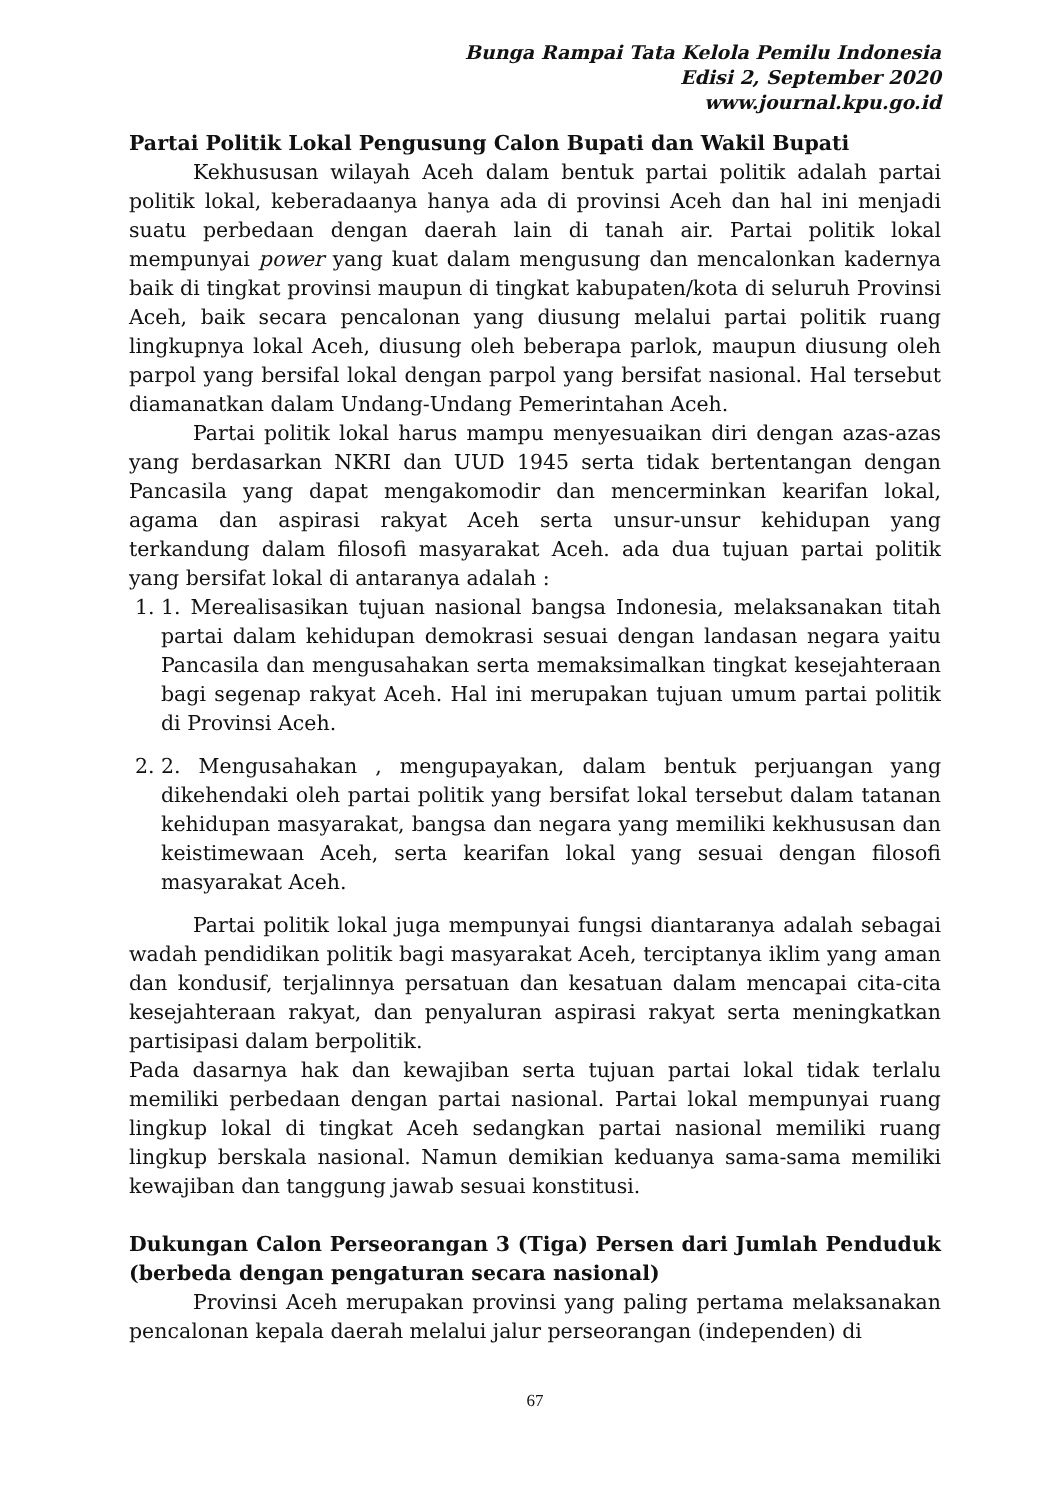Bunga Rampai Tata Kelola Pemilu Indonesia
Edisi 2, September 2020
www.journal.kpu.go.id
Partai Politik Lokal Pengusung Calon Bupati dan Wakil Bupati
Kekhususan wilayah Aceh dalam bentuk partai politik adalah partai politik lokal, keberadaanya hanya ada di provinsi Aceh dan hal ini menjadi suatu perbedaan dengan daerah lain di tanah air. Partai politik lokal mempunyai power yang kuat dalam mengusung dan mencalonkan kadernya baik di tingkat provinsi maupun di tingkat kabupaten/kota di seluruh Provinsi Aceh, baik secara pencalonan yang diusung melalui partai politik ruang lingkupnya lokal Aceh, diusung oleh beberapa parlok, maupun diusung oleh parpol yang bersifal lokal dengan parpol yang bersifat nasional. Hal tersebut diamanatkan dalam Undang-Undang Pemerintahan Aceh.
Partai politik lokal harus mampu menyesuaikan diri dengan azas-azas yang berdasarkan NKRI dan UUD 1945 serta tidak bertentangan dengan Pancasila yang dapat mengakomodir dan mencerminkan kearifan lokal, agama dan aspirasi rakyat Aceh serta unsur-unsur kehidupan yang terkandung dalam filosofi masyarakat Aceh. ada dua tujuan partai politik yang bersifat lokal di antaranya adalah :
1. 1. Merealisasikan tujuan nasional bangsa Indonesia, melaksanakan titah partai dalam kehidupan demokrasi sesuai dengan landasan negara yaitu Pancasila dan mengusahakan serta memaksimalkan tingkat kesejahteraan bagi segenap rakyat Aceh. Hal ini merupakan tujuan umum partai politik di Provinsi Aceh.
2. 2. Mengusahakan , mengupayakan, dalam bentuk perjuangan yang dikehendaki oleh partai politik yang bersifat lokal tersebut dalam tatanan kehidupan masyarakat, bangsa dan negara yang memiliki kekhususan dan keistimewaan Aceh, serta kearifan lokal yang sesuai dengan filosofi masyarakat Aceh.
Partai politik lokal juga mempunyai fungsi diantaranya adalah sebagai wadah pendidikan politik bagi masyarakat Aceh, terciptanya iklim yang aman dan kondusif, terjalinnya persatuan dan kesatuan dalam mencapai cita-cita kesejahteraan rakyat, dan penyaluran aspirasi rakyat serta meningkatkan partisipasi dalam berpolitik.
Pada dasarnya hak dan kewajiban serta tujuan partai lokal tidak terlalu memiliki perbedaan dengan partai nasional. Partai lokal mempunyai ruang lingkup lokal di tingkat Aceh sedangkan partai nasional memiliki ruang lingkup berskala nasional. Namun demikian keduanya sama-sama memiliki kewajiban dan tanggung jawab sesuai konstitusi.
Dukungan Calon Perseorangan 3 (Tiga) Persen dari Jumlah Penduduk (berbeda dengan pengaturan secara nasional)
Provinsi Aceh merupakan provinsi yang paling pertama melaksanakan pencalonan kepala daerah melalui jalur perseorangan (independen) di
67